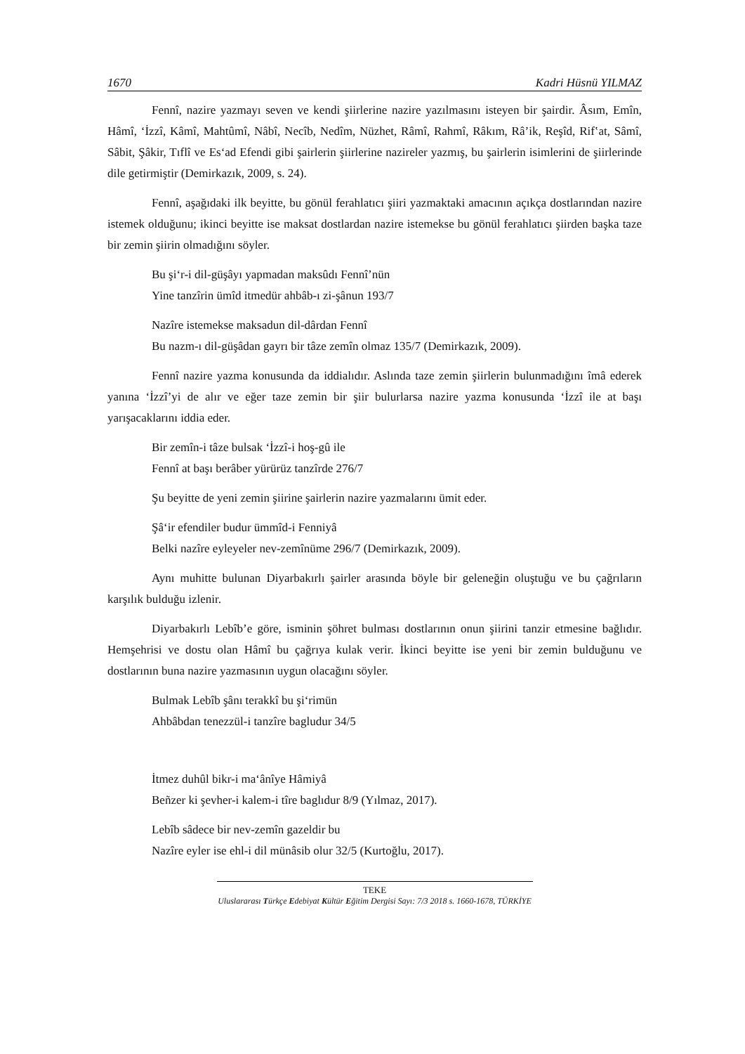1670 Kadri Hüsnü YILMAZ
Fennî, nazire yazmayı seven ve kendi şiirlerine nazire yazılmasını isteyen bir şairdir. Âsım, Emîn, Hâmî, ‘İzzî, Kâmî, Mahtûmî, Nâbî, Necîb, Nedîm, Nüzhet, Râmî, Rahmî, Râkım, Râ’ik, Reşîd, Rif‛at, Sâmî, Sâbit, Şâkir, Tıflî ve Es‘ad Efendi gibi şairlerin şiirlerine nazireler yazmış, bu şairlerin isimlerini de şiirlerinde dile getirmiştir (Demirkazık, 2009, s. 24).
Fennî, aşağıdaki ilk beyitte, bu gönül ferahlatıcı şiiri yazmaktaki amacının açıkça dostlarından nazire istemek olduğunu; ikinci beyitte ise maksat dostlardan nazire istemekse bu gönül ferahlatıcı şiirden başka taze bir zemin şiirin olmadığını söyler.
Bu şi‘r-i dil-güşâyı yapmadan maksûdı Fennî’nün
Yine tanzîrin ümîd itmedür ahbâb-ı zi-şânun 193/7
Nazîre istemekse maksadun dil-dârdan Fennî
Bu nazm-ı dil-güşâdan gayrı bir tâze zemîn olmaz 135/7 (Demirkazık, 2009).
Fennî nazire yazma konusunda da iddialıdır. Aslında taze zemin şiirlerin bulunmadığını îmâ ederek yanına ‘İzzî’yi de alır ve eğer taze zemin bir şiir bulurlarsa nazire yazma konusunda ‘İzzî ile at başı yarışacaklarını iddia eder.
Bir zemîn-i tâze bulsak ‘İzzî-i hoş-gû ile
Fennî at başı berâber yürürüz tanzîrde 276/7
Şu beyitte de yeni zemin şiirine şairlerin nazire yazmalarını ümit eder.
Şâ‘ir efendiler budur ümmîd-i Fenniyâ
Belki nazîre eyleyeler nev-zemînüme 296/7 (Demirkazık, 2009).
Aynı muhitte bulunan Diyarbakırlı şairler arasında böyle bir geleneğin oluştuğu ve bu çağrıların karşılık bulduğu izlenir.
Diyarbakırlı Lebîb’e göre, isminin şöhret bulması dostlarının onun şiirini tanzir etmesine bağlıdır. Hemşehrisi ve dostu olan Hâmî bu çağrıya kulak verir. İkinci beyitte ise yeni bir zemin bulduğunu ve dostlarının buna nazire yazmasının uygun olacağını söyler.
Bulmak Lebîb şânı terakkî bu şi‘rimün
Ahbâbdan tenezzül-i tanzîre bagludur 34/5
İtmez duhûl bikr-i ma‘ânîye Hâmiyâ
Beñzer ki şevher-i kalem-i tîre baglıdur 8/9 (Yılmaz, 2017).
Lebîb sâdece bir nev-zemîn gazeldir bu
Nazîre eyler ise ehl-i dil münâsib olur 32/5 (Kurtoğlu, 2017).
TEKE
Uluslararası Türkçe Edebiyat Kültür Eğitim Dergisi Sayı: 7/3 2018 s. 1660-1678, TÜRKİYE